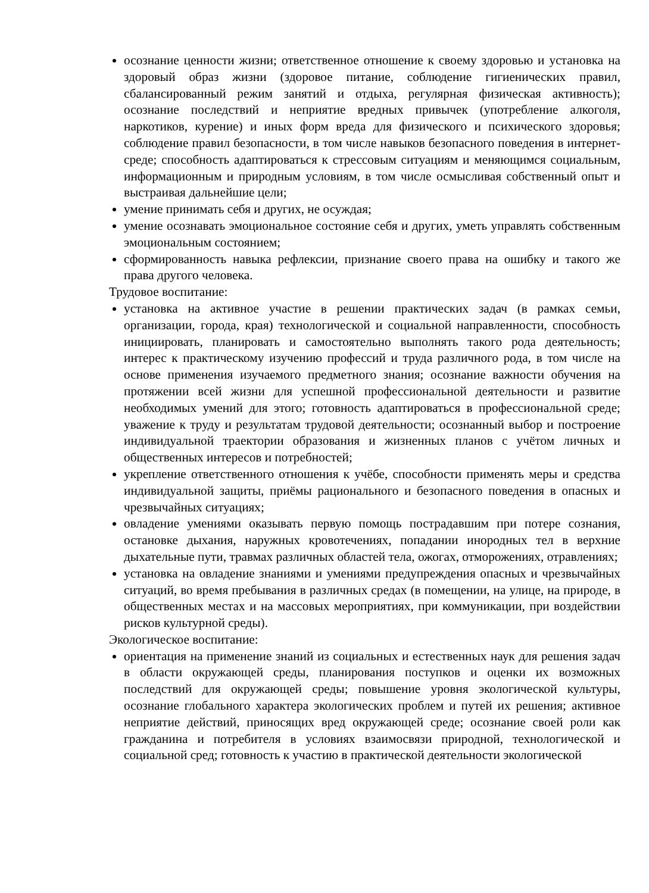осознание ценности жизни; ответственное отношение к своему здоровью и установка на здоровый образ жизни (здоровое питание, соблюдение гигиенических правил, сбалансированный режим занятий и отдыха, регулярная физическая активность); осознание последствий и неприятие вредных привычек (употребление алкоголя, наркотиков, курение) и иных форм вреда для физического и психического здоровья; соблюдение правил безопасности, в том числе навыков безопасного поведения в интернет-среде; способность адаптироваться к стрессовым ситуациям и меняющимся социальным, информационным и природным условиям, в том числе осмысливая собственный опыт и выстраивая дальнейшие цели;
умение принимать себя и других, не осуждая;
умение осознавать эмоциональное состояние себя и других, уметь управлять собственным эмоциональным состоянием;
сформированность навыка рефлексии, признание своего права на ошибку и такого же права другого человека.
Трудовое воспитание:
установка на активное участие в решении практических задач (в рамках семьи, организации, города, края) технологической и социальной направленности, способность инициировать, планировать и самостоятельно выполнять такого рода деятельность; интерес к практическому изучению профессий и труда различного рода, в том числе на основе применения изучаемого предметного знания; осознание важности обучения на протяжении всей жизни для успешной профессиональной деятельности и развитие необходимых умений для этого; готовность адаптироваться в профессиональной среде; уважение к труду и результатам трудовой деятельности; осознанный выбор и построение индивидуальной траектории образования и жизненных планов с учётом личных и общественных интересов и потребностей;
укрепление ответственного отношения к учёбе, способности применять меры и средства индивидуальной защиты, приёмы рационального и безопасного поведения в опасных и чрезвычайных ситуациях;
овладение умениями оказывать первую помощь пострадавшим при потере сознания, остановке дыхания, наружных кровотечениях, попадании инородных тел в верхние дыхательные пути, травмах различных областей тела, ожогах, отморожениях, отравлениях;
установка на овладение знаниями и умениями предупреждения опасных и чрезвычайных ситуаций, во время пребывания в различных средах (в помещении, на улице, на природе, в общественных местах и на массовых мероприятиях, при коммуникации, при воздействии рисков культурной среды).
Экологическое воспитание:
ориентация на применение знаний из социальных и естественных наук для решения задач в области окружающей среды, планирования поступков и оценки их возможных последствий для окружающей среды; повышение уровня экологической культуры, осознание глобального характера экологических проблем и путей их решения; активное неприятие действий, приносящих вред окружающей среде; осознание своей роли как гражданина и потребителя в условиях взаимосвязи природной, технологической и социальной сред; готовность к участию в практической деятельности экологической